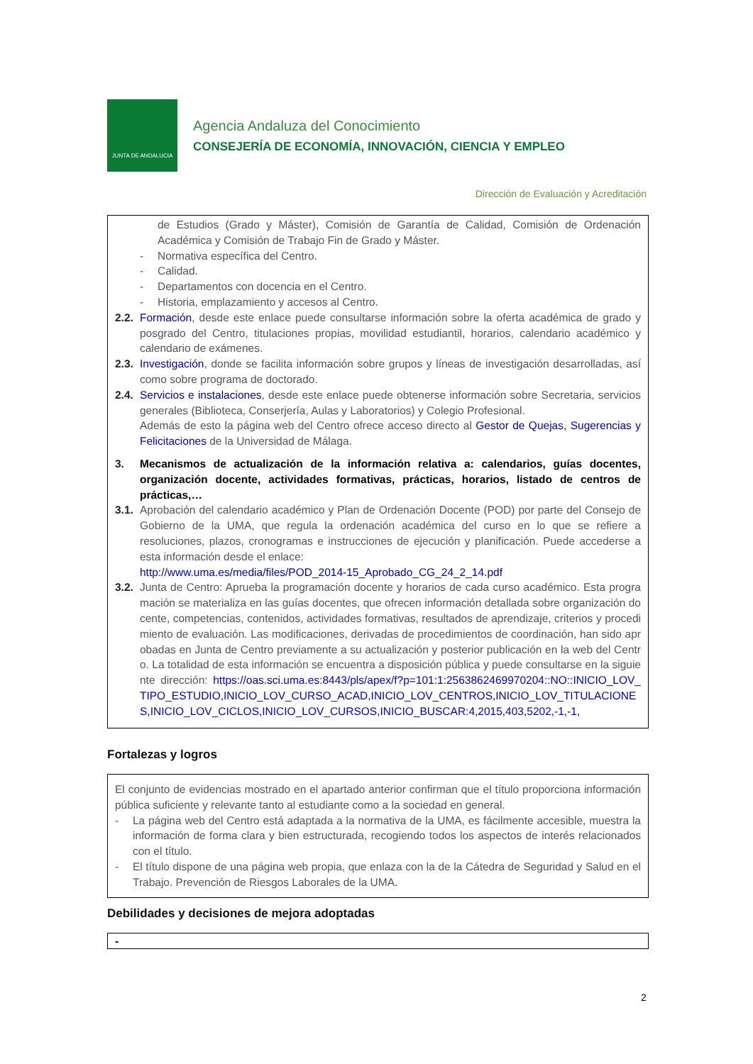JUNTA DE ANDALUCIA
Agencia Andaluza del Conocimiento
CONSEJERÍA DE ECONOMÍA, INNOVACIÓN, CIENCIA Y EMPLEO
Dirección de Evaluación y Acreditación
de Estudios (Grado y Máster), Comisión de Garantía de Calidad, Comisión de Ordenación Académica y Comisión de Trabajo Fin de Grado y Máster.
- Normativa específica del Centro.
- Calidad.
- Departamentos con docencia en el Centro.
- Historia, emplazamiento y accesos al Centro.
2.2. Formación, desde este enlace puede consultarse información sobre la oferta académica de grado y posgrado del Centro, titulaciones propias, movilidad estudiantil, horarios, calendario académico y calendario de exámenes.
2.3. Investigación, donde se facilita información sobre grupos y líneas de investigación desarrolladas, así como sobre programa de doctorado.
2.4. Servicios e instalaciones, desde este enlace puede obtenerse información sobre Secretaria, servicios generales (Biblioteca, Conserjería, Aulas y Laboratorios) y Colegio Profesional.
Además de esto la página web del Centro ofrece acceso directo al Gestor de Quejas, Sugerencias y Felicitaciones de la Universidad de Málaga.
3. Mecanismos de actualización de la información relativa a: calendarios, guías docentes, organización docente, actividades formativas, prácticas, horarios, listado de centros de prácticas,…
3.1. Aprobación del calendario académico y Plan de Ordenación Docente (POD) por parte del Consejo de Gobierno de la UMA, que regula la ordenación académica del curso en lo que se refiere a resoluciones, plazos, cronogramas e instrucciones de ejecución y planificación. Puede accederse a esta información desde el enlace:
http://www.uma.es/media/files/POD_2014-15_Aprobado_CG_24_2_14.pdf
3.2. Junta de Centro: Aprueba la programación docente y horarios de cada curso académico. Esta programación se materializa en las guías docentes, que ofrecen información detallada sobre organización docente, competencias, contenidos, actividades formativas, resultados de aprendizaje, criterios y procedimiento de evaluación. Las modificaciones, derivadas de procedimientos de coordinación, han sido aprobadas en Junta de Centro previamente a su actualización y posterior publicación en la web del Centro. La totalidad de esta información se encuentra a disposición pública y puede consultarse en la siguiente dirección: https://oas.sci.uma.es:8443/pls/apex/f?p=101:1:2563862469970204::NO::INICIO_LOV_TIPO_ESTUDIO,INICIO_LOV_CURSO_ACAD,INICIO_LOV_CENTROS,INICIO_LOV_TITULACIONES,INICIO_LOV_CICLOS,INICIO_LOV_CURSOS,INICIO_BUSCAR:4,2015,403,5202,-1,-1,
Fortalezas y logros
El conjunto de evidencias mostrado en el apartado anterior confirman que el título proporciona información pública suficiente y relevante tanto al estudiante como a la sociedad en general.
- La página web del Centro está adaptada a la normativa de la UMA, es fácilmente accesible, muestra la información de forma clara y bien estructurada, recogiendo todos los aspectos de interés relacionados con el título.
- El título dispone de una página web propia, que enlaza con la de la Cátedra de Seguridad y Salud en el Trabajo. Prevención de Riesgos Laborales de la UMA.
Debilidades y decisiones de mejora adoptadas
-
2